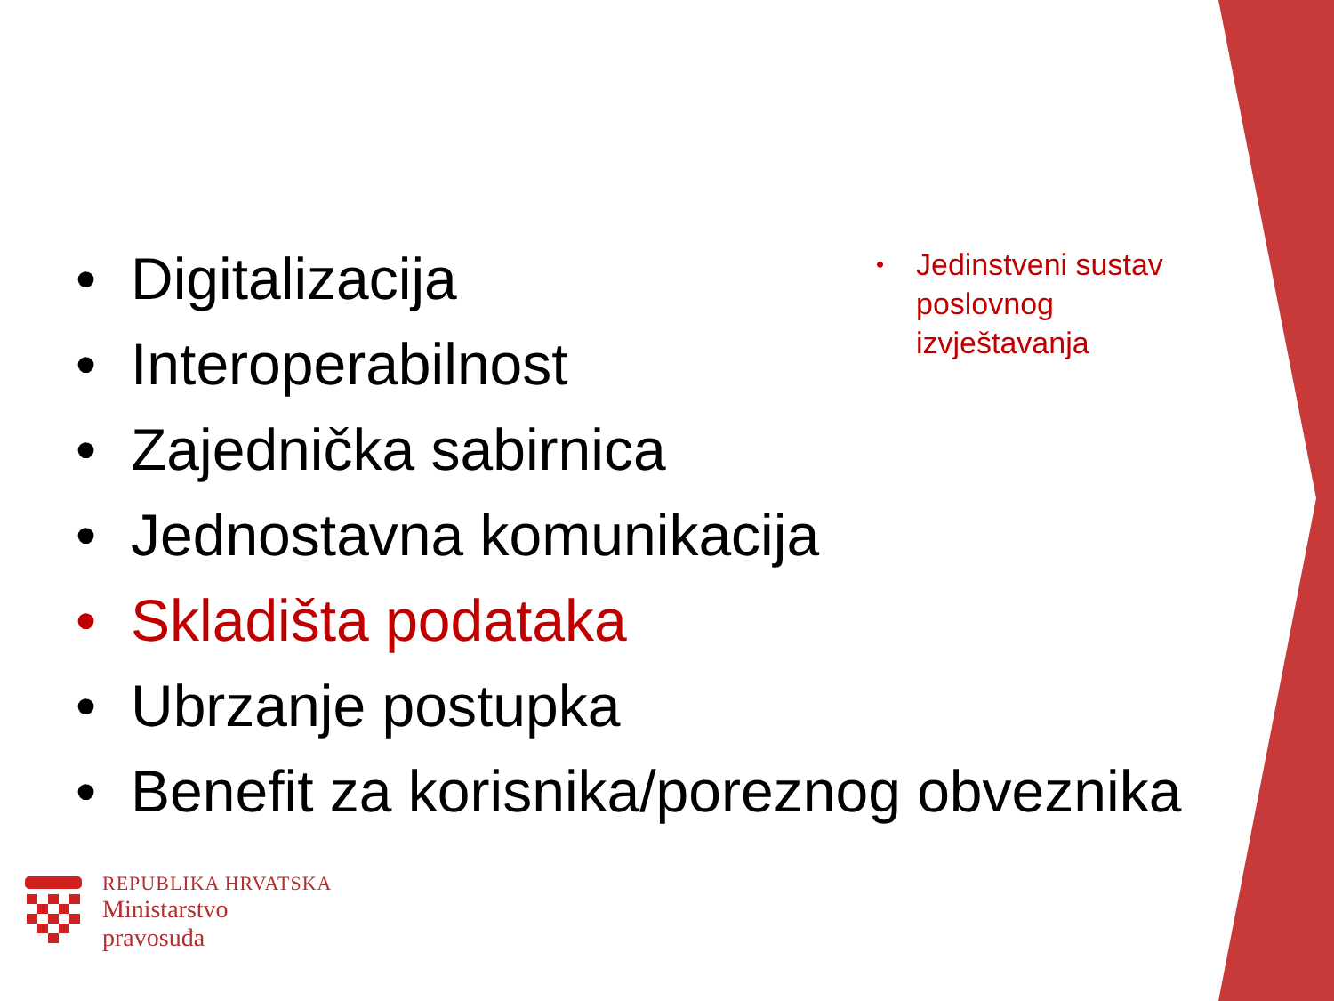• Digitalizacija
• Interoperabilnost
• Zajednička sabirnica
• Jednostavna komunikacija
• Skladišta podataka
• Ubrzanje postupka
• Benefit za korisnika/poreznog obveznika
• Jedinstveni sustav poslovnog izvještavanja
REPUBLIKA HRVATSKA
Ministarstvo
pravosuđa